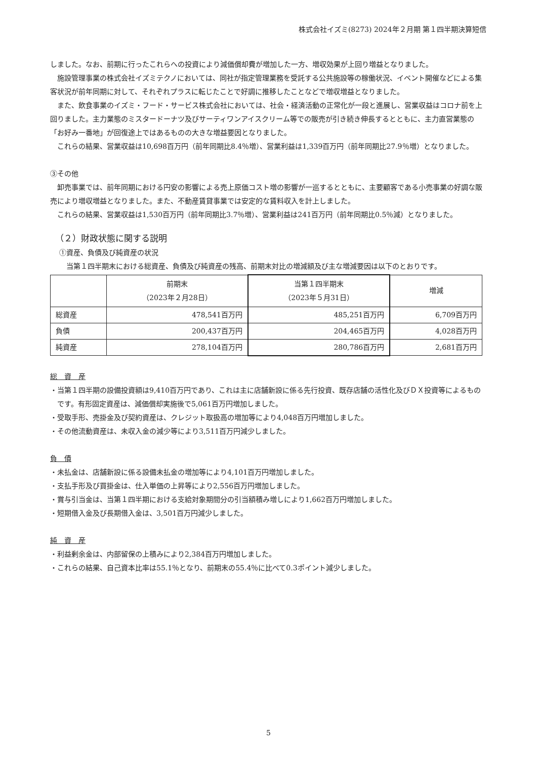株式会社イズミ(8273) 2024年２月期 第１四半期決算短信
しました。なお、前期に行ったこれらへの投資により減価償却費が増加した一方、増収効果が上回り増益となりました。
施設管理事業の株式会社イズミテクノにおいては、同社が指定管理業務を受託する公共施設等の稼働状況、イベント開催などによる集客状況が前年同期に対して、それぞれプラスに転じたことで好調に推移したことなどで増収増益となりました。
また、飲食事業のイズミ・フード・サービス株式会社においては、社会・経済活動の正常化が一段と進展し、営業収益はコロナ前を上回りました。主力業態のミスタードーナツ及びサーティワンアイスクリーム等での販売が引き続き伸長するとともに、主力直営業態の「お好み一番地」が回復途上ではあるものの大きな増益要因となりました。
これらの結果、営業収益は10,698百万円（前年同期比8.4％増）、営業利益は1,339百万円（前年同期比27.9％増）となりました。
③その他
卸売事業では、前年同期における円安の影響による売上原価コスト増の影響が一巡するとともに、主要顧客である小売事業の好調な販売により増収増益となりました。また、不動産賃貸事業では安定的な賃料収入を計上しました。
これらの結果、営業収益は1,530百万円（前年同期比3.7％増）、営業利益は241百万円（前年同期比0.5％減）となりました。
（２）財政状態に関する説明
①資産、負債及び純資産の状況
当第１四半期末における総資産、負債及び純資産の残高、前期末対比の増減額及び主な増減要因は以下のとおりです。
| | 前期末 （2023年２月28日） | 当第１四半期末 （2023年５月31日） | 増減 |
| --- | --- | --- | --- |
| 総資産 | 478,541百万円 | 485,251百万円 | 6,709百万円 |
| 負債 | 200,437百万円 | 204,465百万円 | 4,028百万円 |
| 純資産 | 278,104百万円 | 280,786百万円 | 2,681百万円 |
総　資　産
・当第１四半期の設備投資額は9,410百万円であり、これは主に店舗新設に係る先行投資、既存店舗の活性化及びＤＸ投資等によるものです。有形固定資産は、減価償却実施後で5,061百万円増加しました。
・受取手形、売掛金及び契約資産は、クレジット取扱高の増加等により4,048百万円増加しました。
・その他流動資産は、未収入金の減少等により3,511百万円減少しました。
負　債
・未払金は、店舗新設に係る設備未払金の増加等により4,101百万円増加しました。
・支払手形及び買掛金は、仕入単価の上昇等により2,556百万円増加しました。
・賞与引当金は、当第１四半期における支給対象期間分の引当額積み増しにより1,662百万円増加しました。
・短期借入金及び長期借入金は、3,501百万円減少しました。
純　資　産
・利益剰余金は、内部留保の上積みにより2,384百万円増加しました。
・これらの結果、自己資本比率は55.1％となり、前期末の55.4％に比べて0.3ポイント減少しました。
5